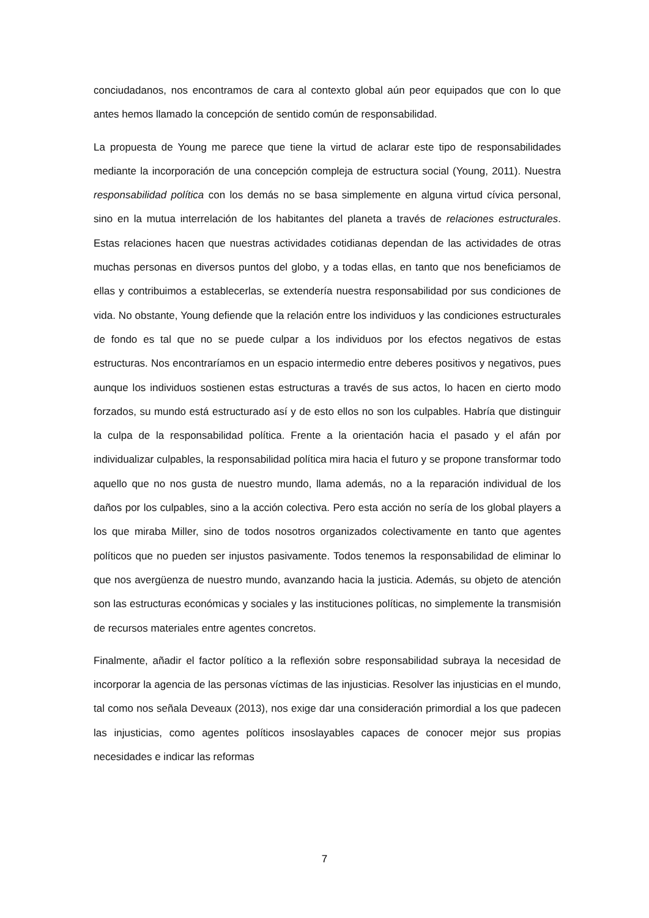conciudadanos, nos encontramos de cara al contexto global aún peor equipados que con lo que antes hemos llamado la concepción de sentido común de responsabilidad.
La propuesta de Young me parece que tiene la virtud de aclarar este tipo de responsabilidades mediante la incorporación de una concepción compleja de estructura social (Young, 2011). Nuestra responsabilidad política con los demás no se basa simplemente en alguna virtud cívica personal, sino en la mutua interrelación de los habitantes del planeta a través de relaciones estructurales. Estas relaciones hacen que nuestras actividades cotidianas dependan de las actividades de otras muchas personas en diversos puntos del globo, y a todas ellas, en tanto que nos beneficiamos de ellas y contribuimos a establecerlas, se extendería nuestra responsabilidad por sus condiciones de vida. No obstante, Young defiende que la relación entre los individuos y las condiciones estructurales de fondo es tal que no se puede culpar a los individuos por los efectos negativos de estas estructuras. Nos encontraríamos en un espacio intermedio entre deberes positivos y negativos, pues aunque los individuos sostienen estas estructuras a través de sus actos, lo hacen en cierto modo forzados, su mundo está estructurado así y de esto ellos no son los culpables. Habría que distinguir la culpa de la responsabilidad política. Frente a la orientación hacia el pasado y el afán por individualizar culpables, la responsabilidad política mira hacia el futuro y se propone transformar todo aquello que no nos gusta de nuestro mundo, llama además, no a la reparación individual de los daños por los culpables, sino a la acción colectiva. Pero esta acción no sería de los global players a los que miraba Miller, sino de todos nosotros organizados colectivamente en tanto que agentes políticos que no pueden ser injustos pasivamente. Todos tenemos la responsabilidad de eliminar lo que nos avergüenza de nuestro mundo, avanzando hacia la justicia. Además, su objeto de atención son las estructuras económicas y sociales y las instituciones políticas, no simplemente la transmisión de recursos materiales entre agentes concretos.
Finalmente, añadir el factor político a la reflexión sobre responsabilidad subraya la necesidad de incorporar la agencia de las personas víctimas de las injusticias. Resolver las injusticias en el mundo, tal como nos señala Deveaux (2013), nos exige dar una consideración primordial a los que padecen las injusticias, como agentes políticos insoslayables capaces de conocer mejor sus propias necesidades e indicar las reformas
7